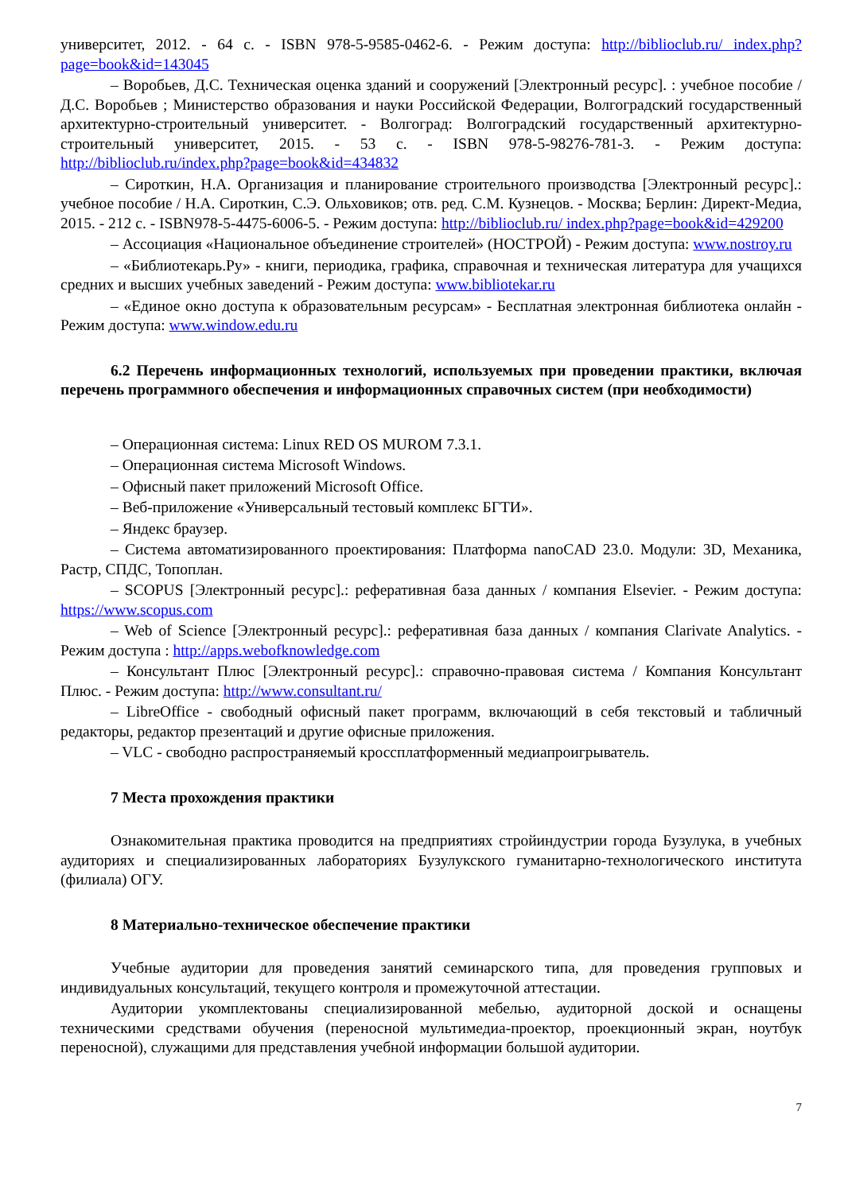университет, 2012. - 64 с. - ISBN 978-5-9585-0462-6. - Режим доступа: http://biblioclub.ru/ index.php?page=book&id=143045
– Воробьев, Д.С. Техническая оценка зданий и сооружений [Электронный ресурс]. : учебное пособие / Д.С. Воробьев ; Министерство образования и науки Российской Федерации, Волгоградский государственный архитектурно-строительный университет. - Волгоград: Волгоградский государственный архитектурно-строительный университет, 2015. - 53 с. - ISBN 978-5-98276-781-3. - Режим доступа: http://biblioclub.ru/index.php?page=book&id=434832
– Сироткин, Н.А. Организация и планирование строительного производства [Электронный ресурс].: учебное пособие / Н.А. Сироткин, С.Э. Ольховиков; отв. ред. С.М. Кузнецов. - Москва; Берлин: Директ-Медиа, 2015. - 212 с. - ISBN978-5-4475-6006-5. - Режим доступа: http://biblioclub.ru/ index.php?page=book&id=429200
– Ассоциация «Национальное объединение строителей» (НОСТРОЙ) - Режим доступа: www.nostroy.ru
– «Библиотекарь.Ру» - книги, периодика, графика, справочная и техническая литература для учащихся средних и высших учебных заведений - Режим доступа: www.bibliotekar.ru
– «Единое окно доступа к образовательным ресурсам» - Бесплатная электронная библиотека онлайн - Режим доступа: www.window.edu.ru
6.2 Перечень информационных технологий, используемых при проведении практики, включая перечень программного обеспечения и информационных справочных систем (при необходимости)
– Операционная система: Linux RED OS MUROM 7.3.1.
– Операционная система Microsoft Windows.
– Офисный пакет приложений Microsoft Office.
– Веб-приложение «Универсальный тестовый комплекс БГТИ».
– Яндекс браузер.
– Система автоматизированного проектирования: Платформа nanoCAD 23.0. Модули: 3D, Механика, Растр, СПДС, Топоплан.
– SCOPUS [Электронный ресурс].: реферативная база данных / компания Elsevier. - Режим доступа: https://www.scopus.com
– Web of Science [Электронный ресурс].: реферативная база данных / компания Clarivate Analytics. - Режим доступа : http://apps.webofknowledge.com
– Консультант Плюс [Электронный ресурс].: справочно-правовая система / Компания Консультант Плюс. - Режим доступа: http://www.consultant.ru/
– LibreOffice - свободный офисный пакет программ, включающий в себя текстовый и табличный редакторы, редактор презентаций и другие офисные приложения.
– VLC - свободно распространяемый кроссплатформенный медиапроигрыватель.
7 Места прохождения практики
Ознакомительная практика проводится на предприятиях стройиндустрии города Бузулука, в учебных аудиториях и специализированных лабораториях Бузулукского гуманитарно-технологического института (филиала) ОГУ.
8 Материально-техническое обеспечение практики
Учебные аудитории для проведения занятий семинарского типа, для проведения групповых и индивидуальных консультаций, текущего контроля и промежуточной аттестации.
Аудитории укомплектованы специализированной мебелью, аудиторной доской и оснащены техническими средствами обучения (переносной мультимедиа-проектор, проекционный экран, ноутбук переносной), служащими для представления учебной информации большой аудитории.
7